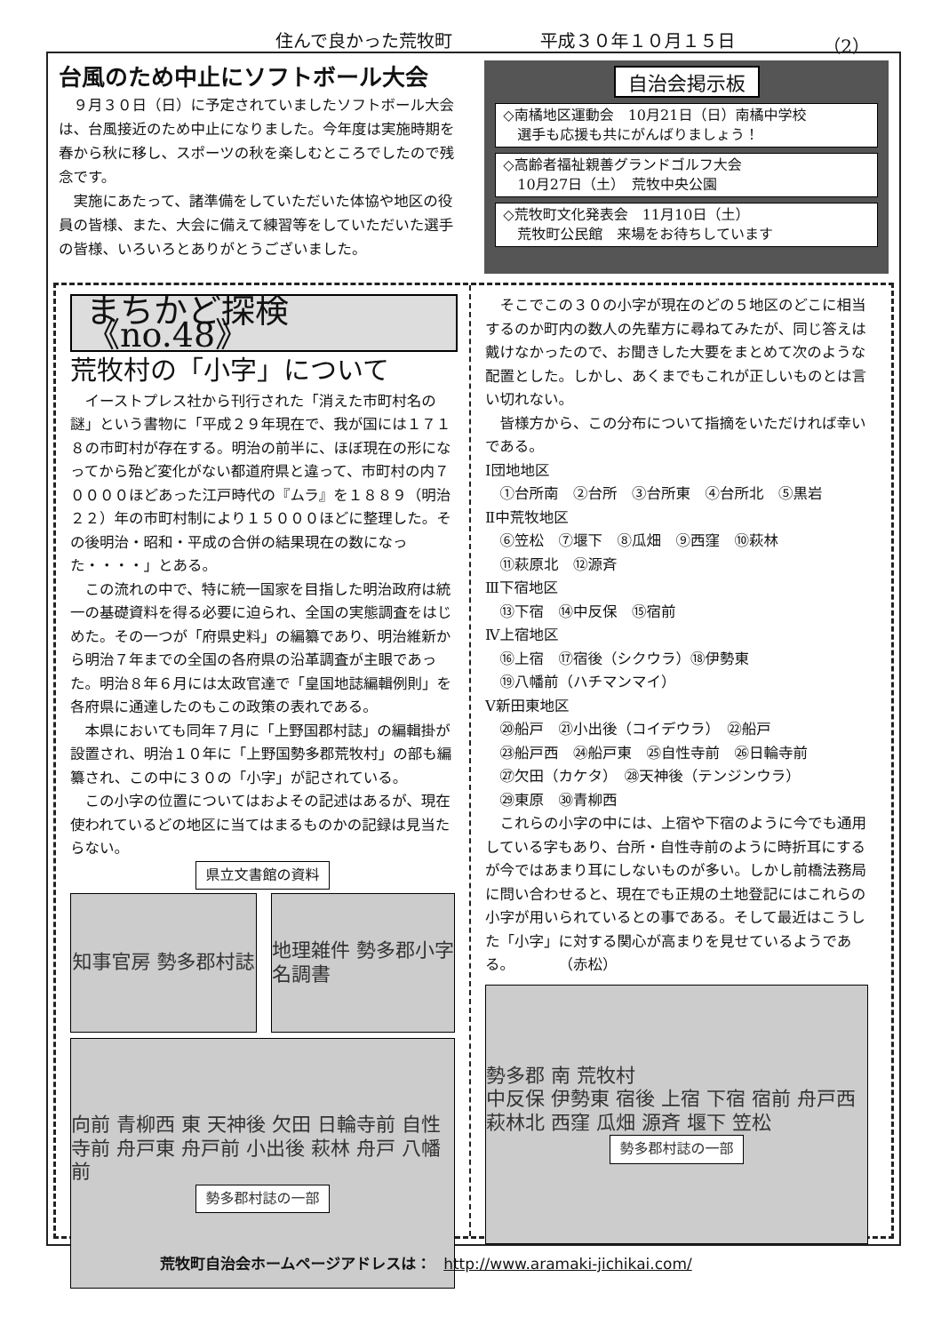住んで良かった荒牧町 平成３０年１０月１５日 （2）
台風のため中止にソフトボール大会
９月３０日（日）に予定されていましたソフトボール大会は、台風接近のため中止になりました。今年度は実施時期を春から秋に移し、スポーツの秋を楽しむところでしたので残念です。
実施にあたって、諸準備をしていただいた体協や地区の役員の皆様、また、大会に備えて練習等をしていただいた選手の皆様、いろいろとありがとうございました。
自治会掲示板
◇南橘地区運動会　10月21日（日）南橘中学校
　選手も応援も共にがんばりましょう！
◇高齢者福祉親善グランドゴルフ大会
　10月27日（土）　荒牧中央公園
◇荒牧町文化発表会　11月10日（土）
　荒牧町公民館　来場をお待ちしています
まちかど探検《no.48》
荒牧村の「小字」について
イーストプレス社から刊行された「消えた市町村名の謎」という書物に「平成２９年現在で、我が国には１７１８の市町村が存在する。明治の前半に、ほぼ現在の形になってから殆ど変化がない都道府県と違って、市町村の内７００００ほどあった江戸時代の『ムラ』を１８８９（明治２２）年の市町村制により１５０００ほどに整理した。その後明治・昭和・平成の合併の結果現在の数になった・・・・」とある。
この流れの中で、特に統一国家を目指した明治政府は統一の基礎資料を得る必要に迫られ、全国の実態調査をはじめた。その一つが「府県史料」の編纂であり、明治維新から明治７年までの全国の各府県の沿革調査が主眼であった。明治８年６月には太政官達で「皇国地誌編輯例則」を各府県に通達したのもこの政策の表れである。
本県においても同年７月に「上野国郡村誌」の編輯掛が設置され、明治１０年に「上野国勢多郡荒牧村」の部も編纂され、この中に３０の「小字」が記されている。
この小字の位置についてはおよその記述はあるが、現在使われているどの地区に当てはまるものかの記録は見当たらない。
県立文書館の資料
知事官房 勢多郡村誌 地理雑件 勢多郡小字名調書
向前 青柳西 東 天神後 欠田 日輪寺前 自性寺前 舟戸東 舟戸前 小出後 萩林 舟戸 八幡前
勢多郡村誌の一部
そこでこの３０の小字が現在のどの５地区のどこに相当するのか町内の数人の先輩方に尋ねてみたが、同じ答えは戴けなかったので、お聞きした大要をまとめて次のような配置とした。しかし、あくまでもこれが正しいものとは言い切れない。
皆様方から、この分布について指摘をいただければ幸いである。
Ⅰ団地地区
　①台所南　②台所　③台所東　④台所北　⑤黒岩
Ⅱ中荒牧地区
　⑥笠松　⑦堰下　⑧瓜畑　⑨西窪　⑩萩林
　⑪萩原北　⑫源斉
Ⅲ下宿地区
　⑬下宿　⑭中反保　⑮宿前
Ⅳ上宿地区
　⑯上宿　⑰宿後（シクウラ）⑱伊勢東
　⑲八幡前（ハチマンマイ）
Ⅴ新田東地区
　⑳船戸　㉑小出後（コイデウラ）　㉒船戸
　㉓船戸西　㉔船戸東　㉕自性寺前　㉖日輪寺前
　㉗欠田（カケタ）　㉘天神後（テンジンウラ）
　㉙東原　㉚青柳西
これらの小字の中には、上宿や下宿のように今でも通用している字もあり、台所・自性寺前のように時折耳にするが今ではあまり耳にしないものが多い。しかし前橋法務局に問い合わせると、現在でも正規の土地登記にはこれらの小字が用いられているとの事である。そして最近はこうした「小字」に対する関心が高まりを見せているようである。　　　　（赤松）
勢多郡 南 荒牧村
中反保 伊勢東 宿後 上宿 下宿 宿前 舟戸西 萩林北 西窪 瓜畑 源斉 堰下 笠松
勢多郡村誌の一部
荒牧町自治会ホームページアドレスは： http://www.aramaki-jichikai.com/